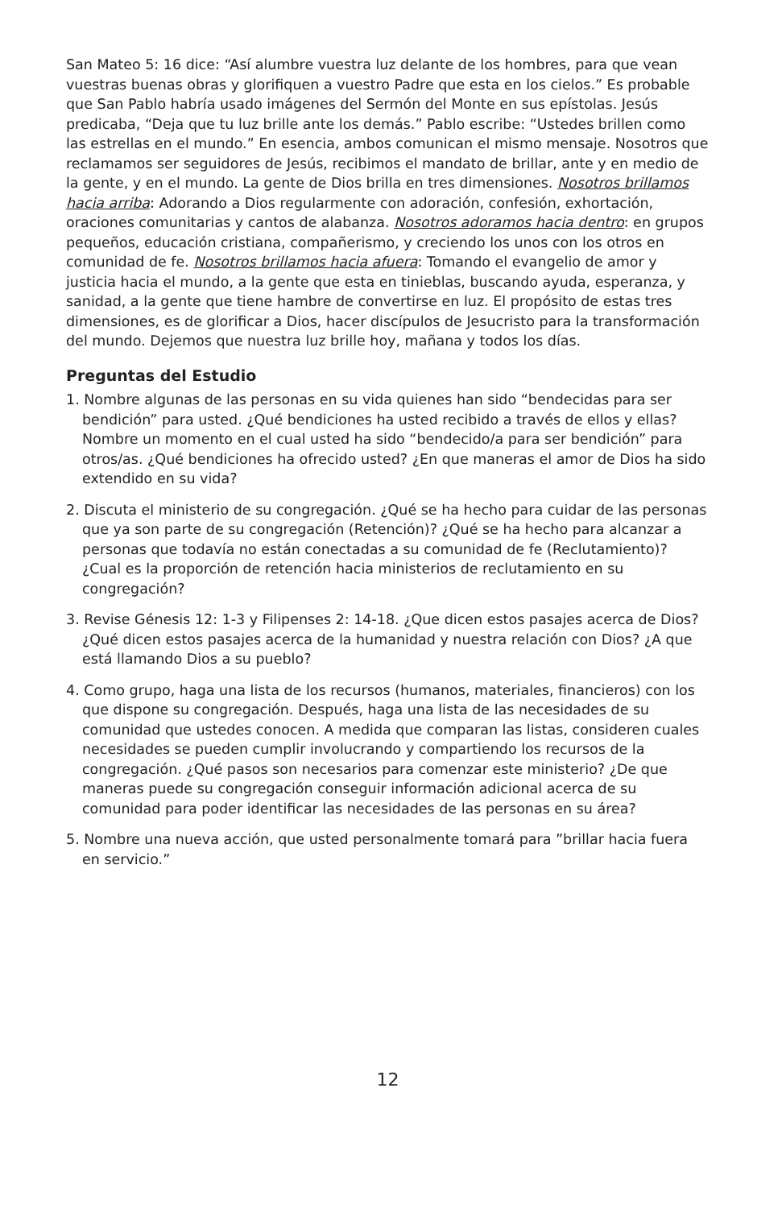San Mateo 5: 16 dice: “Así alumbre vuestra luz delante de los hombres, para que vean vuestras buenas obras y glorifiquen a vuestro Padre que esta en los cielos.” Es probable que San Pablo habría usado imágenes del Sermón del Monte en sus epístolas. Jesús predicaba, “Deja que tu luz brille ante los demás.” Pablo escribe: “Ustedes brillen como las estrellas en el mundo.” En esencia, ambos comunican el mismo mensaje. Nosotros que reclamamos ser seguidores de Jesús, recibimos el mandato de brillar, ante y en medio de la gente, y en el mundo. La gente de Dios brilla en tres dimensiones. Nosotros brillamos hacia arriba: Adorando a Dios regularmente con adoración, confesión, exhortación, oraciones comunitarias y cantos de alabanza. Nosotros adoramos hacia dentro: en grupos pequeños, educación cristiana, compañerismo, y creciendo los unos con los otros en comunidad de fe. Nosotros brillamos hacia afuera: Tomando el evangelio de amor y justicia hacia el mundo, a la gente que esta en tinieblas, buscando ayuda, esperanza, y sanidad, a la gente que tiene hambre de convertirse en luz. El propósito de estas tres dimensiones, es de glorificar a Dios, hacer discípulos de Jesucristo para la transformación del mundo. Dejemos que nuestra luz brille hoy, mañana y todos los días.
Preguntas del Estudio
1. Nombre algunas de las personas en su vida quienes han sido “bendecidas para ser bendición” para usted. ¿Qué bendiciones ha usted recibido a través de ellos y ellas? Nombre un momento en el cual usted ha sido “bendecido/a para ser bendición” para otros/as. ¿Qué bendiciones ha ofrecido usted? ¿En que maneras el amor de Dios ha sido extendido en su vida?
2. Discuta el ministerio de su congregación. ¿Qué se ha hecho para cuidar de las personas que ya son parte de su congregación (Retención)? ¿Qué se ha hecho para alcanzar a personas que todavía no están conectadas a su comunidad de fe (Reclutamiento)? ¿Cual es la proporción de retención hacia ministerios de reclutamiento en su congregación?
3. Revise Génesis 12: 1-3 y Filipenses 2: 14-18. ¿Que dicen estos pasajes acerca de Dios? ¿Qué dicen estos pasajes acerca de la humanidad y nuestra relación con Dios? ¿A que está llamando Dios a su pueblo?
4. Como grupo, haga una lista de los recursos (humanos, materiales, financieros) con los que dispone su congregación. Después, haga una lista de las necesidades de su comunidad que ustedes conocen. A medida que comparan las listas, consideren cuales necesidades se pueden cumplir involucrando y compartiendo los recursos de la congregación. ¿Qué pasos son necesarios para comenzar este ministerio? ¿De que maneras puede su congregación conseguir información adicional acerca de su comunidad para poder identificar las necesidades de las personas en su área?
5. Nombre una nueva acción, que usted personalmente tomará para ”brillar hacia fuera en servicio.”
12